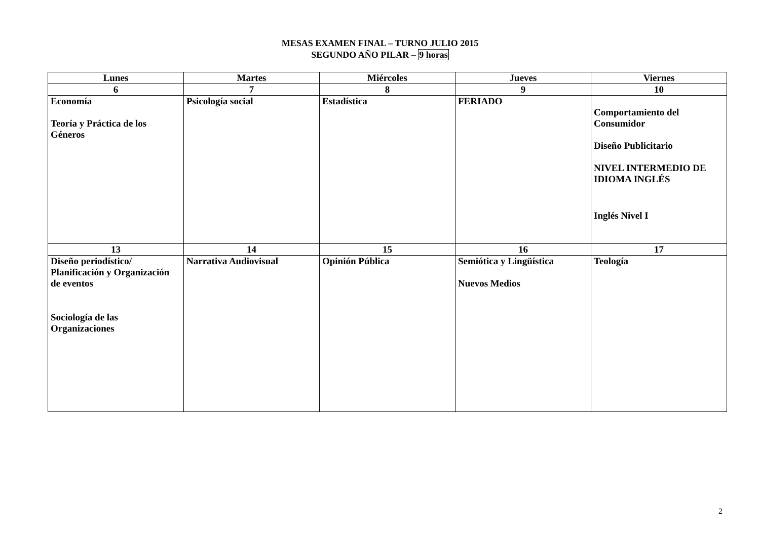MESAS EXAMEN FINAL – TURNO JULIO 2015
SEGUNDO AÑO PILAR – 9 horas
| Lunes | Martes | Miércoles | Jueves | Viernes |
| --- | --- | --- | --- | --- |
| 6 | 7 | 8 | 9 | 10 |
| Economía Teoría y Práctica de los Géneros | Psicología social | Estadística | FERIADO | Comportamiento del Consumidor Diseño Publicitario NIVEL INTERMEDIO DE IDIOMA INGLÉS Inglés Nivel I |
| 13 | 14 | 15 | 16 | 17 |
| Diseño periodístico/ Planificación y Organización de eventos Sociología de las Organizaciones | Narrativa Audiovisual | Opinión Pública | Semiótica y Lingüística Nuevos Medios | Teología |
2